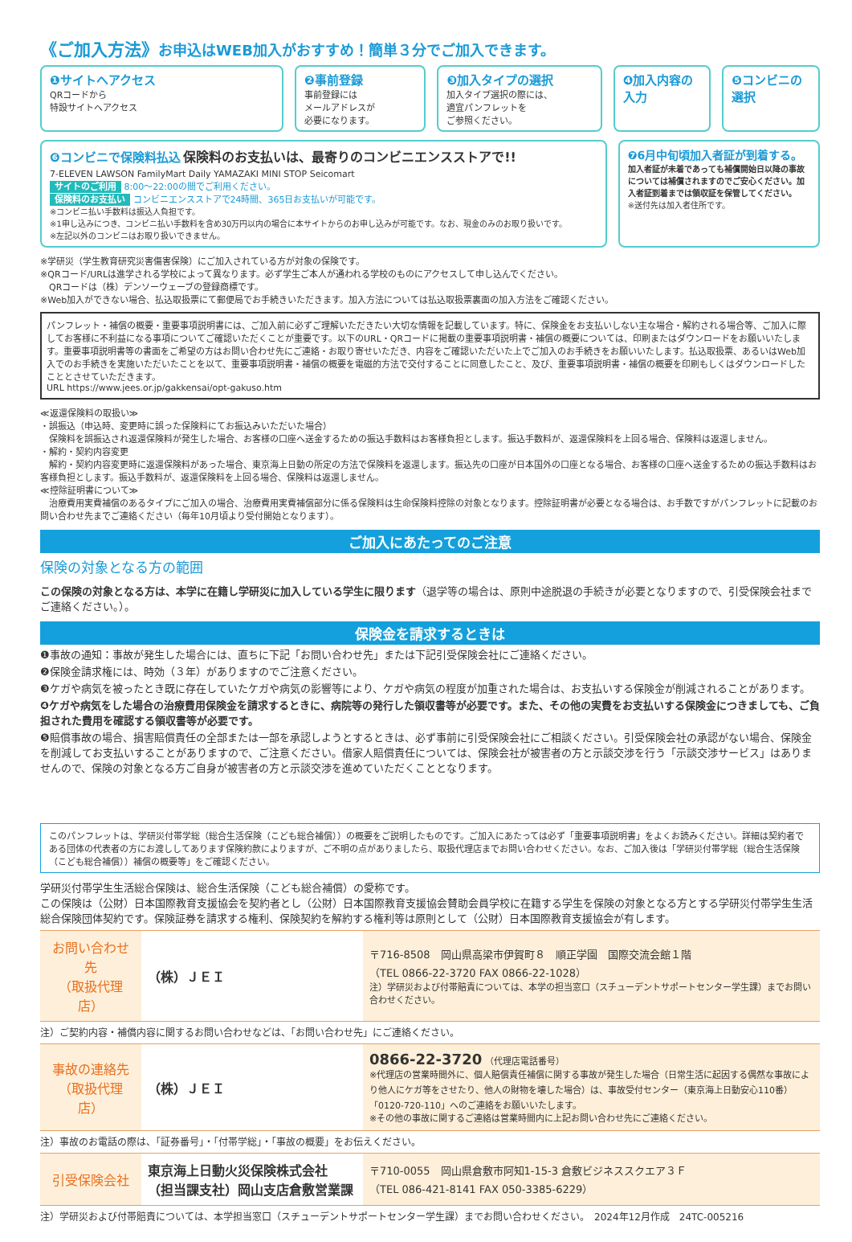《ご加入方法》お申込はWEB加入がおすすめ！簡単３分でご加入できます。
❶サイトへアクセス
QRコードから
特設サイトへアクセス
❷事前登録
事前登録には
メールアドレスが
必要になります。
❸加入タイプの選択
加入タイプ選択の際には、
適宜パンフレットを
ご参照ください。
❹加入内容の入力 ❺コンビニの選択
❻コンビニで保険料払込 保険料のお支払いは、最寄りのコンビニエンスストアで!!
7-ELEVEN LAWSON FamilyMart Daily YAMAZAKI MINI STOP Seicomart
サイトのご利用 8:00～22:00の間でご利用ください。
保険料のお支払い コンビニエンスストアで24時間、365日お支払いが可能です。
※コンビニ払い手数料は振込人負担です。
※1申し込みにつき、コンビニ払い手数料を含め30万円以内の場合に本サイトからのお申し込みが可能です。なお、現金のみのお取り扱いです。
※左記以外のコンビニはお取り扱いできません。
❼6月中旬頃加入者証が到着する。
加入者証が未着であっても補償開始日以降の事故については補償されますのでご安心ください。加入者証到着までは領収証を保管してください。
※送付先は加入者住所です。
※学研災（学生教育研究災害傷害保険）にご加入されている方が対象の保険です。
※QRコード/URLは進学される学校によって異なります。必ず学生ご本人が通われる学校のものにアクセスして申し込んでください。
　QRコードは（株）デンソーウェーブの登録商標です。
※Web加入ができない場合、払込取扱票にて郵便局でお手続きいただきます。加入方法については払込取扱票裏面の加入方法をご確認ください。
パンフレット・補償の概要・重要事項説明書には、ご加入前に必ずご理解いただきたい大切な情報を記載しています。特に、保険金をお支払いしない主な場合・解約される場合等、ご加入に際してお客様に不利益になる事項についてご確認いただくことが重要です。以下のURL・QRコードに掲載の重要事項説明書・補償の概要については、印刷またはダウンロードをお願いいたします。重要事項説明書等の書面をご希望の方はお問い合わせ先にご連絡・お取り寄せいただき、内容をご確認いただいた上でご加入のお手続きをお願いいたします。払込取扱票、あるいはWeb加入でのお手続きを実施いただいたことを以て、重要事項説明書・補償の概要を電磁的方法で交付することに同意したこと、及び、重要事項説明書・補償の概要を印刷もしくはダウンロードしたこととさせていただきます。
URL https://www.jees.or.jp/gakkensai/opt-gakuso.htm
≪返還保険料の取扱い≫
・誤振込（申込時、変更時に誤った保険料にてお振込みいただいた場合）
　保険料を誤振込され返還保険料が発生した場合、お客様の口座へ送金するための振込手数料はお客様負担とします。振込手数料が、返還保険料を上回る場合、保険料は返還しません。
・解約・契約内容変更
　解約・契約内容変更時に返還保険料があった場合、東京海上日動の所定の方法で保険料を返還します。振込先の口座が日本国外の口座となる場合、お客様の口座へ送金するための振込手数料はお客様負担とします。振込手数料が、返還保険料を上回る場合、保険料は返還しません。
≪控除証明書について≫
　治療費用実費補償のあるタイプにご加入の場合、治療費用実費補償部分に係る保険料は生命保険料控除の対象となります。控除証明書が必要となる場合は、お手数ですがパンフレットに記載のお問い合わせ先までご連絡ください（毎年10月頃より受付開始となります）。
ご加入にあたってのご注意
保険の対象となる方の範囲
この保険の対象となる方は、本学に在籍し学研災に加入している学生に限ります（退学等の場合は、原則中途脱退の手続きが必要となりますので、引受保険会社までご連絡ください。）。
保険金を請求するときは
❶事故の通知：事故が発生した場合には、直ちに下記「お問い合わせ先」または下記引受保険会社にご連絡ください。
❷保険金請求権には、時効（３年）がありますのでご注意ください。
❸ケガや病気を被ったとき既に存在していたケガや病気の影響等により、ケガや病気の程度が加重された場合は、お支払いする保険金が削減されることがあります。
❹ケガや病気をした場合の治療費用保険金を請求するときに、病院等の発行した領収書等が必要です。また、その他の実費をお支払いする保険金につきましても、ご負担された費用を確認する領収書等が必要です。
❺賠償事故の場合、損害賠償責任の全部または一部を承認しようとするときは、必ず事前に引受保険会社にご相談ください。引受保険会社の承認がない場合、保険金を削減してお支払いすることがありますので、ご注意ください。借家人賠償責任については、保険会社が被害者の方と示談交渉を行う「示談交渉サービス」はありませんので、保険の対象となる方ご自身が被害者の方と示談交渉を進めていただくこととなります。
このパンフレットは、学研災付帯学総（総合生活保険（こども総合補償））の概要をご説明したものです。ご加入にあたっては必ず「重要事項説明書」をよくお読みください。詳細は契約者である団体の代表者の方にお渡ししてあります保険約款によりますが、ご不明の点がありましたら、取扱代理店までお問い合わせください。なお、ご加入後は「学研災付帯学総（総合生活保険（こども総合補償））補償の概要等」をご確認ください。
学研災付帯学生生活総合保険は、総合生活保険（こども総合補償）の愛称です。
この保険は（公財）日本国際教育支援協会を契約者とし（公財）日本国際教育支援協会賛助会員学校に在籍する学生を保険の対象となる方とする学研災付帯学生生活総合保険団体契約です。保険証券を請求する権利、保険契約を解約する権利等は原則として（公財）日本国際教育支援協会が有します。
| お問い合わせ先 （取扱代理店） | （株）ＪＥＩ | 〒716-8508 岡山県高梁市伊賀町８ 順正学園 国際交流会館１階 （TEL 0866-22-3720 FAX 0866-22-1028） 注）学研災および付帯賠責については、本学の担当窓口（スチューデントサポートセンター学生課）までお問い合わせください。 |
注）ご契約内容・補償内容に関するお問い合わせなどは、「お問い合わせ先」にご連絡ください。
| 事故の連絡先 （取扱代理店） | （株）ＪＥＩ | 0866-22-3720 （代理店電話番号） ※代理店の営業時間外に、個人賠償責任補償に関する事故が発生した場合（日常生活に起因する偶然な事故により他人にケガ等をさせたり、他人の財物を壊した場合）は、事故受付センター（東京海上日動安心110番）「0120-720-110」へのご連絡をお願いいたします。 ※その他の事故に関するご連絡は営業時間内に上記お問い合わせ先にご連絡ください。 |
注）事故のお電話の際は、「証券番号」・「付帯学総」・「事故の概要」をお伝えください。
| 引受保険会社 | 東京海上日動火災保険株式会社 （担当課支社）岡山支店倉敷営業課 | 〒710-0055 岡山県倉敷市阿知1-15-3 倉敷ビジネススクエア３Ｆ （TEL 086-421-8141 FAX 050-3385-6229） |
注）学研災および付帯賠責については、本学担当窓口（スチューデントサポートセンター学生課）までお問い合わせください。　2024年12月作成　24TC-005216